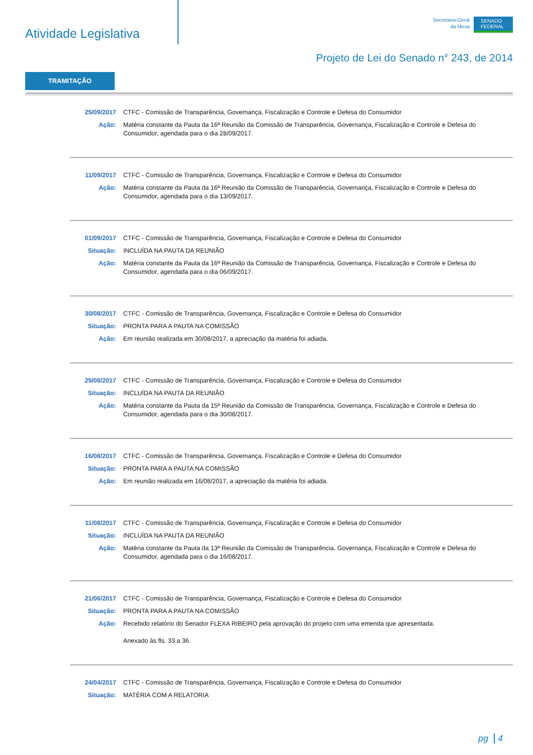Atividade Legislativa
Secretaria-Geral
da Mesa
SENADO FEDERAL
Projeto de Lei do Senado n° 243, de 2014
TRAMITAÇÃO
25/09/2017 CTFC - Comissão de Transparência, Governança, Fiscalização e Controle e Defesa do Consumidor
Ação: Matéria constante da Pauta da 16ª Reunião da Comissão de Transparência, Governança, Fiscalização e Controle e Defesa do Consumidor, agendada para o dia 28/09/2017.
11/09/2017 CTFC - Comissão de Transparência, Governança, Fiscalização e Controle e Defesa do Consumidor
Ação: Matéria constante da Pauta da 16ª Reunião da Comissão de Transparência, Governança, Fiscalização e Controle e Defesa do Consumidor, agendada para o dia 13/09/2017.
01/09/2017 CTFC - Comissão de Transparência, Governança, Fiscalização e Controle e Defesa do Consumidor
Situação: INCLUÍDA NA PAUTA DA REUNIÃO
Ação: Matéria constante da Pauta da 16ª Reunião da Comissão de Transparência, Governança, Fiscalização e Controle e Defesa do Consumidor, agendada para o dia 06/09/2017.
30/08/2017 CTFC - Comissão de Transparência, Governança, Fiscalização e Controle e Defesa do Consumidor
Situação: PRONTA PARA A PAUTA NA COMISSÃO
Ação: Em reunião realizada em 30/08/2017, a apreciação da matéria foi adiada.
25/08/2017 CTFC - Comissão de Transparência, Governança, Fiscalização e Controle e Defesa do Consumidor
Situação: INCLUÍDA NA PAUTA DA REUNIÃO
Ação: Matéria constante da Pauta da 15ª Reunião da Comissão de Transparência, Governança, Fiscalização e Controle e Defesa do Consumidor, agendada para o dia 30/08/2017.
16/08/2017 CTFC - Comissão de Transparência, Governança, Fiscalização e Controle e Defesa do Consumidor
Situação: PRONTA PARA A PAUTA NA COMISSÃO
Ação: Em reunião realizada em 16/08/2017, a apreciação da matéria foi adiada.
11/08/2017 CTFC - Comissão de Transparência, Governança, Fiscalização e Controle e Defesa do Consumidor
Situação: INCLUÍDA NA PAUTA DA REUNIÃO
Ação: Matéria constante da Pauta da 13ª Reunião da Comissão de Transparência, Governança, Fiscalização e Controle e Defesa do Consumidor, agendada para o dia 16/08/2017.
21/06/2017 CTFC - Comissão de Transparência, Governança, Fiscalização e Controle e Defesa do Consumidor
Situação: PRONTA PARA A PAUTA NA COMISSÃO
Ação: Recebido relatório do Senador FLEXA RIBEIRO pela aprovação do projeto com uma emenda que apresentada.
Anexado às fls. 33 a 36.
24/04/2017 CTFC - Comissão de Transparência, Governança, Fiscalização e Controle e Defesa do Consumidor
Situação: MATÉRIA COM A RELATORIA
pg 4